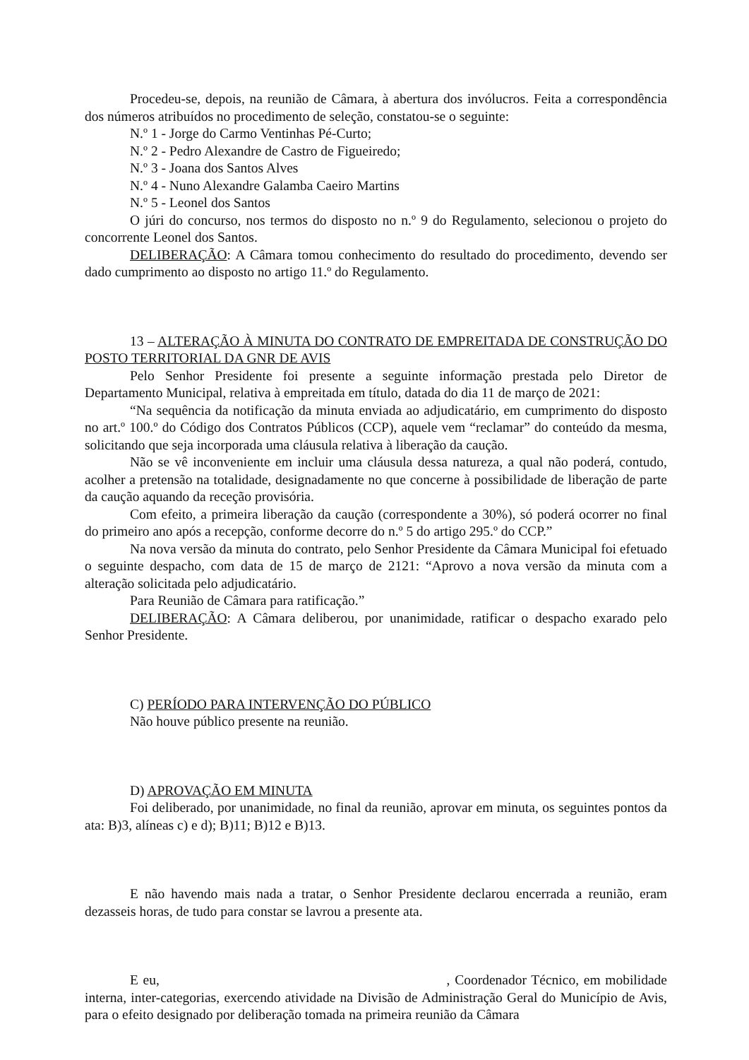Procedeu-se, depois, na reunião de Câmara, à abertura dos invólucros. Feita a correspondência dos números atribuídos no procedimento de seleção, constatou-se o seguinte:
N.º 1 - Jorge do Carmo Ventinhas Pé-Curto;
N.º 2 - Pedro Alexandre de Castro de Figueiredo;
N.º 3 - Joana dos Santos Alves
N.º 4 - Nuno Alexandre Galamba Caeiro Martins
N.º 5 - Leonel dos Santos
O júri do concurso, nos termos do disposto no n.º 9 do Regulamento, selecionou o projeto do concorrente Leonel dos Santos.
DELIBERAÇÃO: A Câmara tomou conhecimento do resultado do procedimento, devendo ser dado cumprimento ao disposto no artigo 11.º do Regulamento.
13 – ALTERAÇÃO À MINUTA DO CONTRATO DE EMPREITADA DE CONSTRUÇÃO DO POSTO TERRITORIAL DA GNR DE AVIS
Pelo Senhor Presidente foi presente a seguinte informação prestada pelo Diretor de Departamento Municipal, relativa à empreitada em título, datada do dia 11 de março de 2021:
“Na sequência da notificação da minuta enviada ao adjudicatário, em cumprimento do disposto no art.º 100.º do Código dos Contratos Públicos (CCP), aquele vem “reclamar” do conteúdo da mesma, solicitando que seja incorporada uma cláusula relativa à liberação da caução.
Não se vê inconveniente em incluir uma cláusula dessa natureza, a qual não poderá, contudo, acolher a pretensão na totalidade, designadamente no que concerne à possibilidade de liberação de parte da caução aquando da receção provisória.
Com efeito, a primeira liberação da caução (correspondente a 30%), só poderá ocorrer no final do primeiro ano após a recepção, conforme decorre do n.º 5 do artigo 295.º do CCP.”
Na nova versão da minuta do contrato, pelo Senhor Presidente da Câmara Municipal foi efetuado o seguinte despacho, com data de 15 de março de 2121: “Aprovo a nova versão da minuta com a alteração solicitada pelo adjudicatário.
Para Reunião de Câmara para ratificação.”
DELIBERAÇÃO: A Câmara deliberou, por unanimidade, ratificar o despacho exarado pelo Senhor Presidente.
C) PERÍODO PARA INTERVENÇÃO DO PÚBLICO
Não houve público presente na reunião.
D) APROVAÇÃO EM MINUTA
Foi deliberado, por unanimidade, no final da reunião, aprovar em minuta, os seguintes pontos da ata: B)3, alíneas c) e d); B)11; B)12 e B)13.
E não havendo mais nada a tratar, o Senhor Presidente declarou encerrada a reunião, eram dezasseis horas, de tudo para constar se lavrou a presente ata.
E eu, , Coordenador Técnico, em mobilidade interna, inter-categorias, exercendo atividade na Divisão de Administração Geral do Município de Avis, para o efeito designado por deliberação tomada na primeira reunião da Câmara